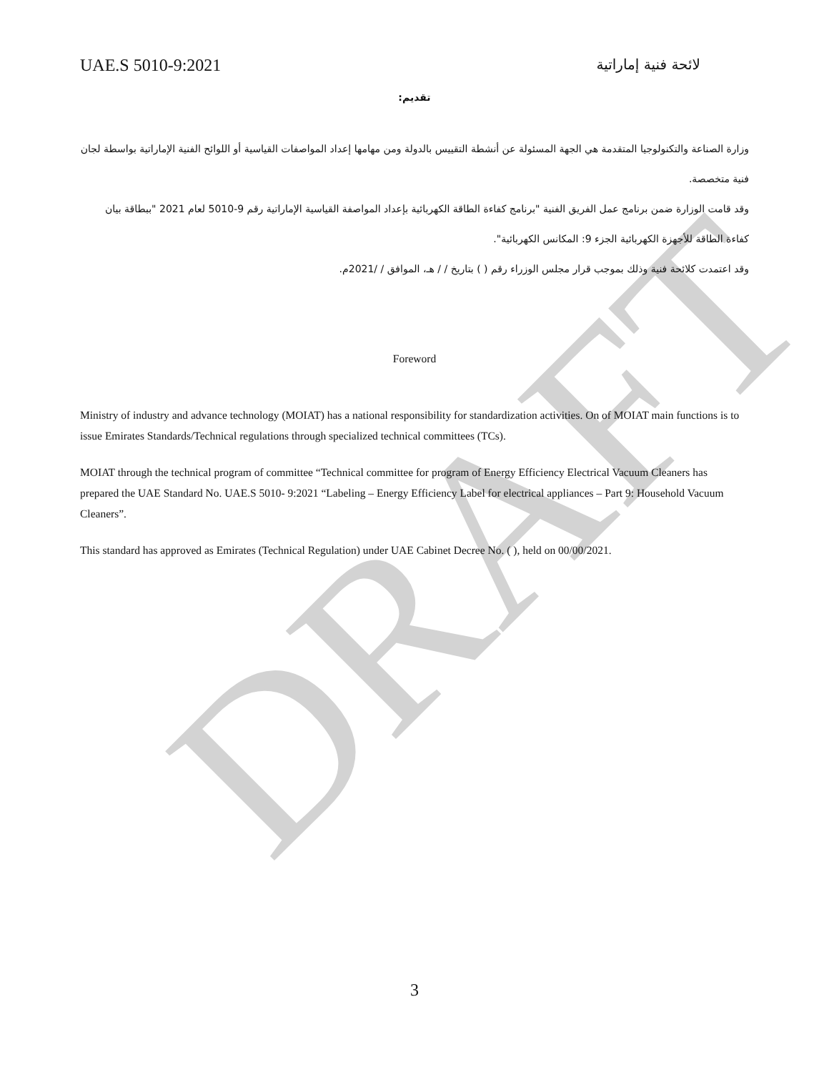DRAFT
UAE.S 5010-9:2021 لائحة فنية إماراتية
تقديم:
وزارة الصناعة والتكنولوجيا المتقدمة هي الجهة المسئولة عن أنشطة التقييس بالدولة ومن مهامها إعداد المواصفات القياسية أو اللوائح الفنية الإماراتية بواسطة لجان فنية متخصصة.
وقد قامت الوزارة ضمن برنامج عمل الفريق الفنية "برنامج كفاءة الطاقة الكهربائية بإعداد المواصفة القياسية الإماراتية رقم 9-5010 لعام 2021 "ببطاقة بيان كفاءة الطاقة للأجهزة الكهربائية الجزء 9: المكانس الكهربائية".
وقد اعتمدت كلائحة فنية وذلك بموجب قرار مجلس الوزراء رقم ( ) بتاريخ / / هـ، الموافق / /2021م.
Foreword
Ministry of industry and advance technology (MOIAT) has a national responsibility for standardization activities. On of MOIAT main functions is to issue Emirates Standards/Technical regulations through specialized technical committees (TCs).
MOIAT through the technical program of committee “Technical committee for program of Energy Efficiency Electrical Vacuum Cleaners has prepared the UAE Standard No. UAE.S 5010- 9:2021 “Labeling – Energy Efficiency Label for electrical appliances – Part 9: Household Vacuum Cleaners”.
This standard has approved as Emirates (Technical Regulation) under UAE Cabinet Decree No. ( ), held on 00/00/2021.
3